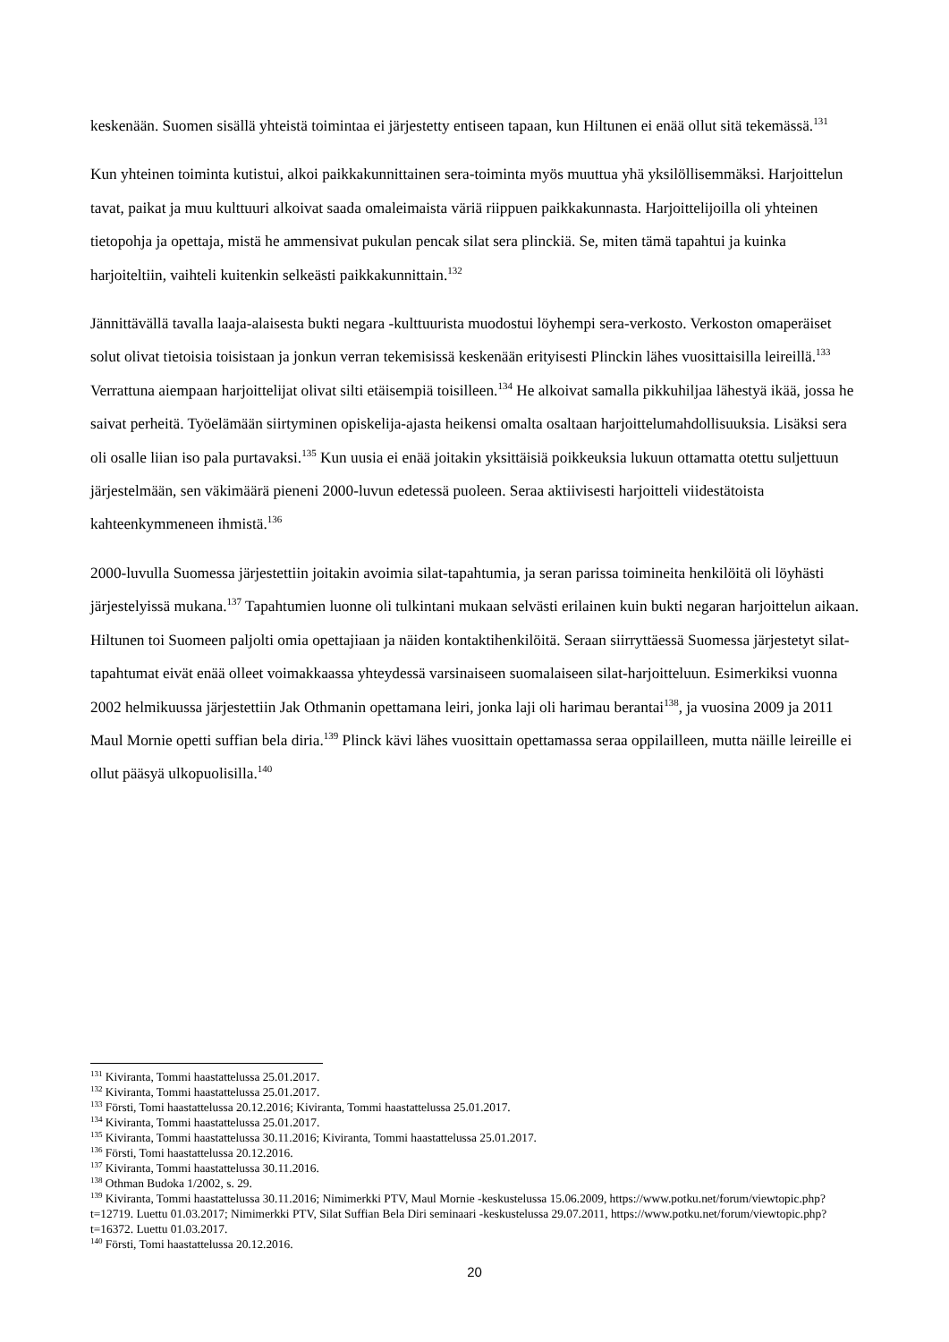keskenään. Suomen sisällä yhteistä toimintaa ei järjestetty entiseen tapaan, kun Hiltunen ei enää ollut sitä tekemässä.<sup>131</sup>
Kun yhteinen toiminta kutistui, alkoi paikkakunnittainen sera-toiminta myös muuttua yhä yksilöllisemmäksi. Harjoittelun tavat, paikat ja muu kulttuuri alkoivat saada omaleimaista väriä riippuen paikkakunnasta. Harjoittelijoilla oli yhteinen tietopohja ja opettaja, mistä he ammensivat pukulan pencak silat sera plinckiä. Se, miten tämä tapahtui ja kuinka harjoiteltiin, vaihteli kuitenkin selkeästi paikkakunnittain.<sup>132</sup>
Jännittävällä tavalla laaja-alaisesta bukti negara -kulttuurista muodostui löyhempi sera-verkosto. Verkoston omaperäiset solut olivat tietoisia toisistaan ja jonkun verran tekemisissä keskenään erityisesti Plinckin lähes vuosittaisilla leireillä.<sup>133</sup> Verrattuna aiempaan harjoittelijat olivat silti etäisempiä toisilleen.<sup>134</sup> He alkoivat samalla pikkuhiljaa lähestyä ikää, jossa he saivat perheitä. Työelämään siirtyminen opiskelija-ajasta heikensi omalta osaltaan harjoittelumahdollisuuksia. Lisäksi sera oli osalle liian iso pala purtavaksi.<sup>135</sup> Kun uusia ei enää joitakin yksittäisiä poikkeuksia lukuun ottamatta otettu suljettuun järjestelmään, sen väkimäärä pieneni 2000-luvun edetessä puoleen. Seraa aktiivisesti harjoitteli viidestätoista kahteenkymmeneen ihmistä.<sup>136</sup>
2000-luvulla Suomessa järjestettiin joitakin avoimia silat-tapahtumia, ja seran parissa toimineita henkilöitä oli löyhästi järjestelyissä mukana.<sup>137</sup> Tapahtumien luonne oli tulkintani mukaan selvästi erilainen kuin bukti negaran harjoittelun aikaan. Hiltunen toi Suomeen paljolti omia opettajiaan ja näiden kontaktihenkilöitä. Seraan siirryttäessä Suomessa järjestetyt silat-tapahtumat eivät enää olleet voimakkaassa yhteydessä varsinaiseen suomalaiseen silat-harjoitteluun. Esimerkiksi vuonna 2002 helmikuussa järjestettiin Jak Othmanin opettamana leiri, jonka laji oli harimau berantai<sup>138</sup>, ja vuosina 2009 ja 2011 Maul Mornie opetti suffian bela diria.<sup>139</sup> Plinck kävi lähes vuosittain opettamassa seraa oppilailleen, mutta näille leireille ei ollut pääsyä ulkopuolisilla.<sup>140</sup>
<sup>131</sup> Kiviranta, Tommi haastattelussa 25.01.2017.
<sup>132</sup> Kiviranta, Tommi haastattelussa 25.01.2017.
<sup>133</sup> Försti, Tomi haastattelussa 20.12.2016; Kiviranta, Tommi haastattelussa 25.01.2017.
<sup>134</sup> Kiviranta, Tommi haastattelussa 25.01.2017.
<sup>135</sup> Kiviranta, Tommi haastattelussa 30.11.2016; Kiviranta, Tommi haastattelussa 25.01.2017.
<sup>136</sup> Försti, Tomi haastattelussa 20.12.2016.
<sup>137</sup> Kiviranta, Tommi haastattelussa 30.11.2016.
<sup>138</sup> Othman Budoka 1/2002, s. 29.
<sup>139</sup> Kiviranta, Tommi haastattelussa 30.11.2016; Nimimerkki PTV, Maul Mornie -keskustelussa 15.06.2009, https://www.potku.net/forum/viewtopic.php?t=12719. Luettu 01.03.2017; Nimimerkki PTV, Silat Suffian Bela Diri seminaari -keskustelussa 29.07.2011, https://www.potku.net/forum/viewtopic.php?t=16372. Luettu 01.03.2017.
<sup>140</sup> Försti, Tomi haastattelussa 20.12.2016.
20